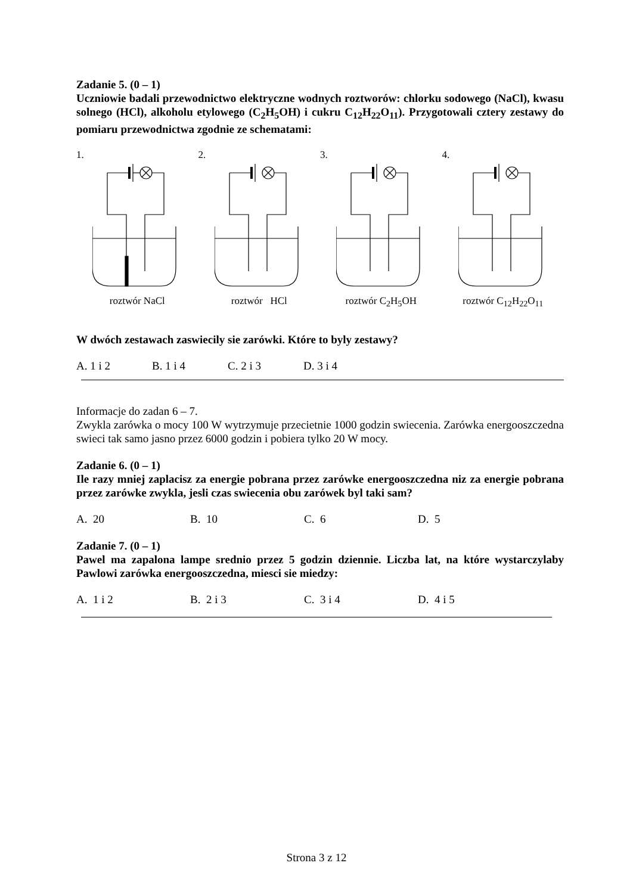Zadanie 5. (0 – 1)
Uczniowie badali przewodnictwo elektryczne wodnych roztworów: chlorku sodowego (NaCl), kwasu solnego (HCl), alkoholu etylowego (C<sub>2</sub>H<sub>5</sub>OH) i cukru C<sub>12</sub>H<sub>22</sub>O<sub>11</sub>). Przygotowali cztery zestawy do pomiaru przewodnictwa zgodnie ze schematami:
1.
roztwór NaCl
2.
roztwór HCl
3.
roztwór C<sub>2</sub>H<sub>5</sub>OH
4.
roztwór C<sub>12</sub>H<sub>22</sub>O<sub>11</sub>
W dwóch zestawach zaswiecily sie zarówki. Które to byly zestawy?
A. 1 i 2 B. 1 i 4 C. 2 i 3 D. 3 i 4
Informacje do zadan 6 – 7.
Zwykla zarówka o mocy 100 W wytrzymuje przecietnie 1000 godzin swiecenia. Zarówka energooszczedna swieci tak samo jasno przez 6000 godzin i pobiera tylko 20 W mocy.
Zadanie 6. (0 – 1)
Ile razy mniej zaplacisz za energie pobrana przez zarówke energooszczedna niz za energie pobrana przez zarówke zwykla, jesli czas swiecenia obu zarówek byl taki sam?
A. 20 B. 10 C. 6 D. 5
Zadanie 7. (0 – 1)
Pawel ma zapalona lampe srednio przez 5 godzin dziennie. Liczba lat, na które wystarczylaby Pawlowi zarówka energooszczedna, miesci sie miedzy:
A. 1 i 2 B. 2 i 3 C. 3 i 4 D. 4 i 5
Strona 3 z 12